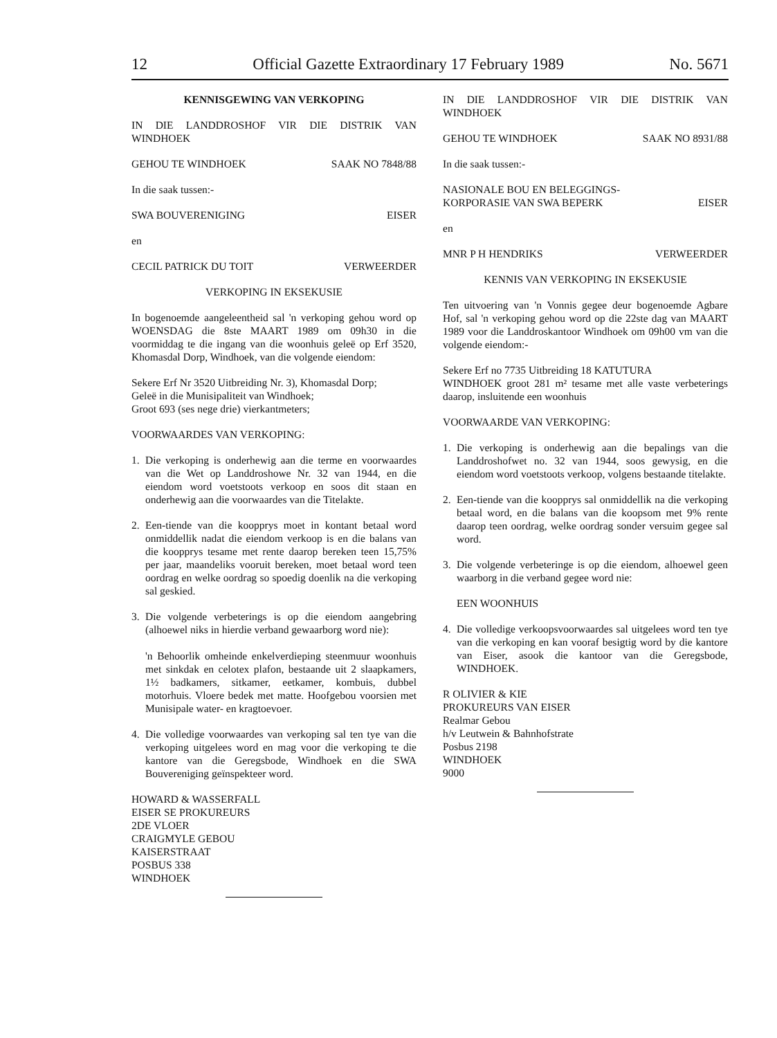12 Official Gazette Extraordinary 17 February 1989 No. 5671
KENNISGEWING VAN VERKOPING
IN DIE LANDDROSHOF VIR DIE DISTRIK VAN WINDHOEK
GEHOU TE WINDHOEK SAAK NO 7848/88
In die saak tussen:-
SWA BOUVERENIGING EISER
en
CECIL PATRICK DU TOIT VERWEERDER
VERKOPING IN EKSEKUSIE
In bogenoemde aangeleentheid sal 'n verkoping gehou word op WOENSDAG die 8ste MAART 1989 om 09h30 in die voormiddag te die ingang van die woonhuis geleë op Erf 3520, Khomasdal Dorp, Windhoek, van die volgende eiendom:
Sekere Erf Nr 3520 Uitbreiding Nr. 3), Khomasdal Dorp;
Geleë in die Munisipaliteit van Windhoek;
Groot 693 (ses nege drie) vierkantmeters;
VOORWAARDES VAN VERKOPING:
1. Die verkoping is onderhewig aan die terme en voorwaardes van die Wet op Landdroshowe Nr. 32 van 1944, en die eiendom word voetstoots verkoop en soos dit staan en onderhewig aan die voorwaardes van die Titelakte.
2. Een-tiende van die koopprys moet in kontant betaal word onmiddellik nadat die eiendom verkoop is en die balans van die koopprys tesame met rente daarop bereken teen 15,75% per jaar, maandeliks vooruit bereken, moet betaal word teen oordrag en welke oordrag so spoedig doenlik na die verkoping sal geskied.
3. Die volgende verbeterings is op die eiendom aangebring (alhoewel niks in hierdie verband gewaarborg word nie):
'n Behoorlik omheinde enkelverdieping steenmuur woonhuis met sinkdak en celotex plafon, bestaande uit 2 slaapkamers, 1½ badkamers, sitkamer, eetkamer, kombuis, dubbel motorhuis. Vloere bedek met matte. Hoofgebou voorsien met Munisipale water- en kragtoevoer.
4. Die volledige voorwaardes van verkoping sal ten tye van die verkoping uitgelees word en mag voor die verkoping te die kantore van die Geregsbode, Windhoek en die SWA Bouvereniging geïnspekteer word.
HOWARD & WASSERFALL
EISER SE PROKUREURS
2DE VLOER
CRAIGMYLE GEBOU
KAISERSTRAAT
POSBUS 338
WINDHOEK
IN DIE LANDDROSHOF VIR DIE DISTRIK VAN WINDHOEK
GEHOU TE WINDHOEK SAAK NO 8931/88
In die saak tussen:-
NASIONALE BOU EN BELEGGINGS-
KORPORASIE VAN SWA BEPERK EISER
en
MNR P H HENDRIKS VERWEERDER
KENNIS VAN VERKOPING IN EKSEKUSIE
Ten uitvoering van 'n Vonnis gegee deur bogenoemde Agbare Hof, sal 'n verkoping gehou word op die 22ste dag van MAART 1989 voor die Landdroskantoor Windhoek om 09h00 vm van die volgende eiendom:-
Sekere Erf no 7735 Uitbreiding 18 KATUTURA
WINDHOEK groot 281 m² tesame met alle vaste verbeterings daarop, insluitende een woonhuis
VOORWAARDE VAN VERKOPING:
1. Die verkoping is onderhewig aan die bepalings van die Landdroshofwet no. 32 van 1944, soos gewysig, en die eiendom word voetstoots verkoop, volgens bestaande titelakte.
2. Een-tiende van die koopprys sal onmiddellik na die verkoping betaal word, en die balans van die koopsom met 9% rente daarop teen oordrag, welke oordrag sonder versuim gegee sal word.
3. Die volgende verbeteringe is op die eiendom, alhoewel geen waarborg in die verband gegee word nie:
EEN WOONHUIS
4. Die volledige verkoopsvoorwaardes sal uitgelees word ten tye van die verkoping en kan vooraf besigtig word by die kantore van Eiser, asook die kantoor van die Geregsbode, WINDHOEK.
R OLIVIER & KIE
PROKUREURS VAN EISER
Realmar Gebou
h/v Leutwein & Bahnhofstrate
Posbus 2198
WINDHOEK
9000